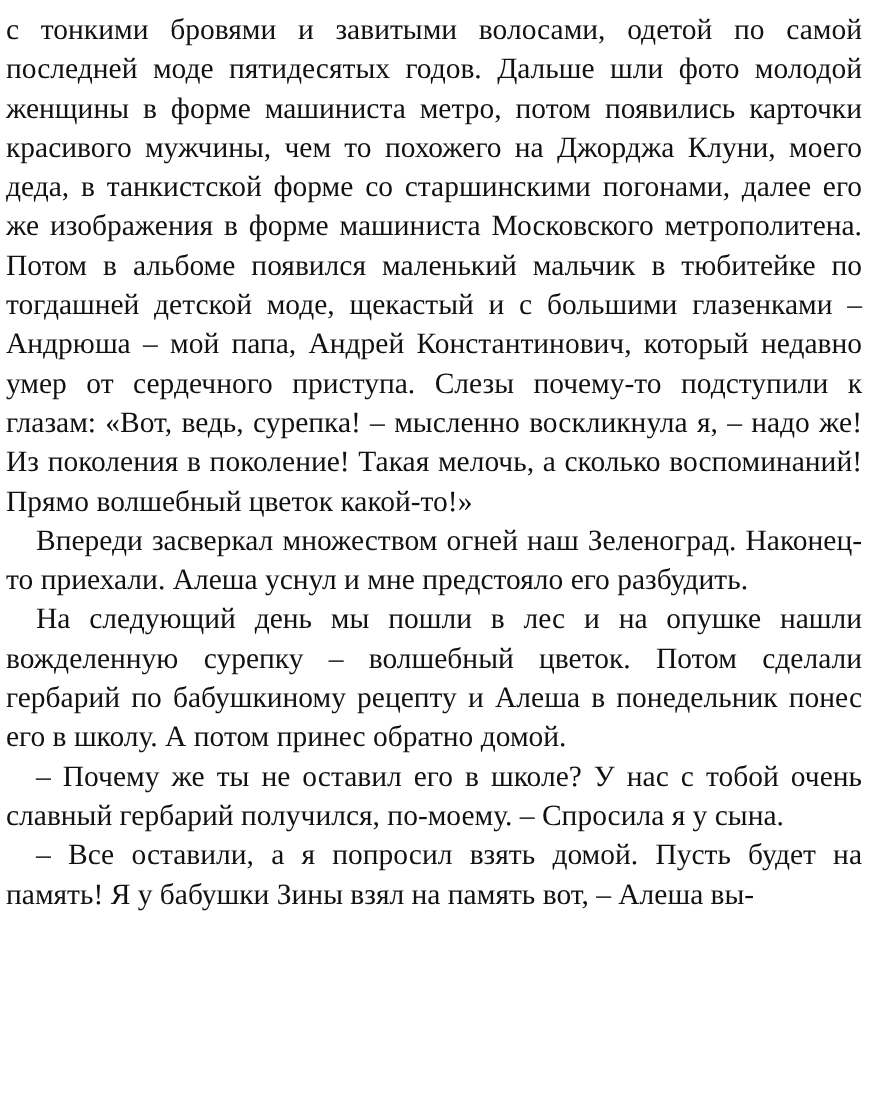с тонкими бровями и завитыми волосами, одетой по самой последней моде пятидесятых годов. Дальше шли фото молодой женщины в форме машиниста метро, потом появились карточки красивого мужчины, чем то похожего на Джорджа Клуни, моего деда, в танкистской форме со старшинскими погонами, далее его же изображения в форме машиниста Московского метрополитена. Потом в альбоме появился маленький мальчик в тюбитейке по тогдашней детской моде, щекастый и с большими глазенками – Андрюша – мой папа, Андрей Константинович, который недавно умер от сердечного приступа. Слезы почему-то подступили к глазам: «Вот, ведь, сурепка! – мысленно воскликнула я, – надо же! Из поколения в поколение! Такая мелочь, а сколько воспоминаний! Прямо волшебный цветок какой-то!»
Впереди засверкал множеством огней наш Зеленоград. Наконец-то приехали. Алеша уснул и мне предстояло его разбудить.
На следующий день мы пошли в лес и на опушке нашли вожделенную сурепку – волшебный цветок. Потом сделали гербарий по бабушкиному рецепту и Алеша в понедельник понес его в школу. А потом принес обратно домой.
– Почему же ты не оставил его в школе? У нас с тобой очень славный гербарий получился, по-моему. – Спросила я у сына.
– Все оставили, а я попросил взять домой. Пусть будет на память! Я у бабушки Зины взял на память вот, – Алеша вы-